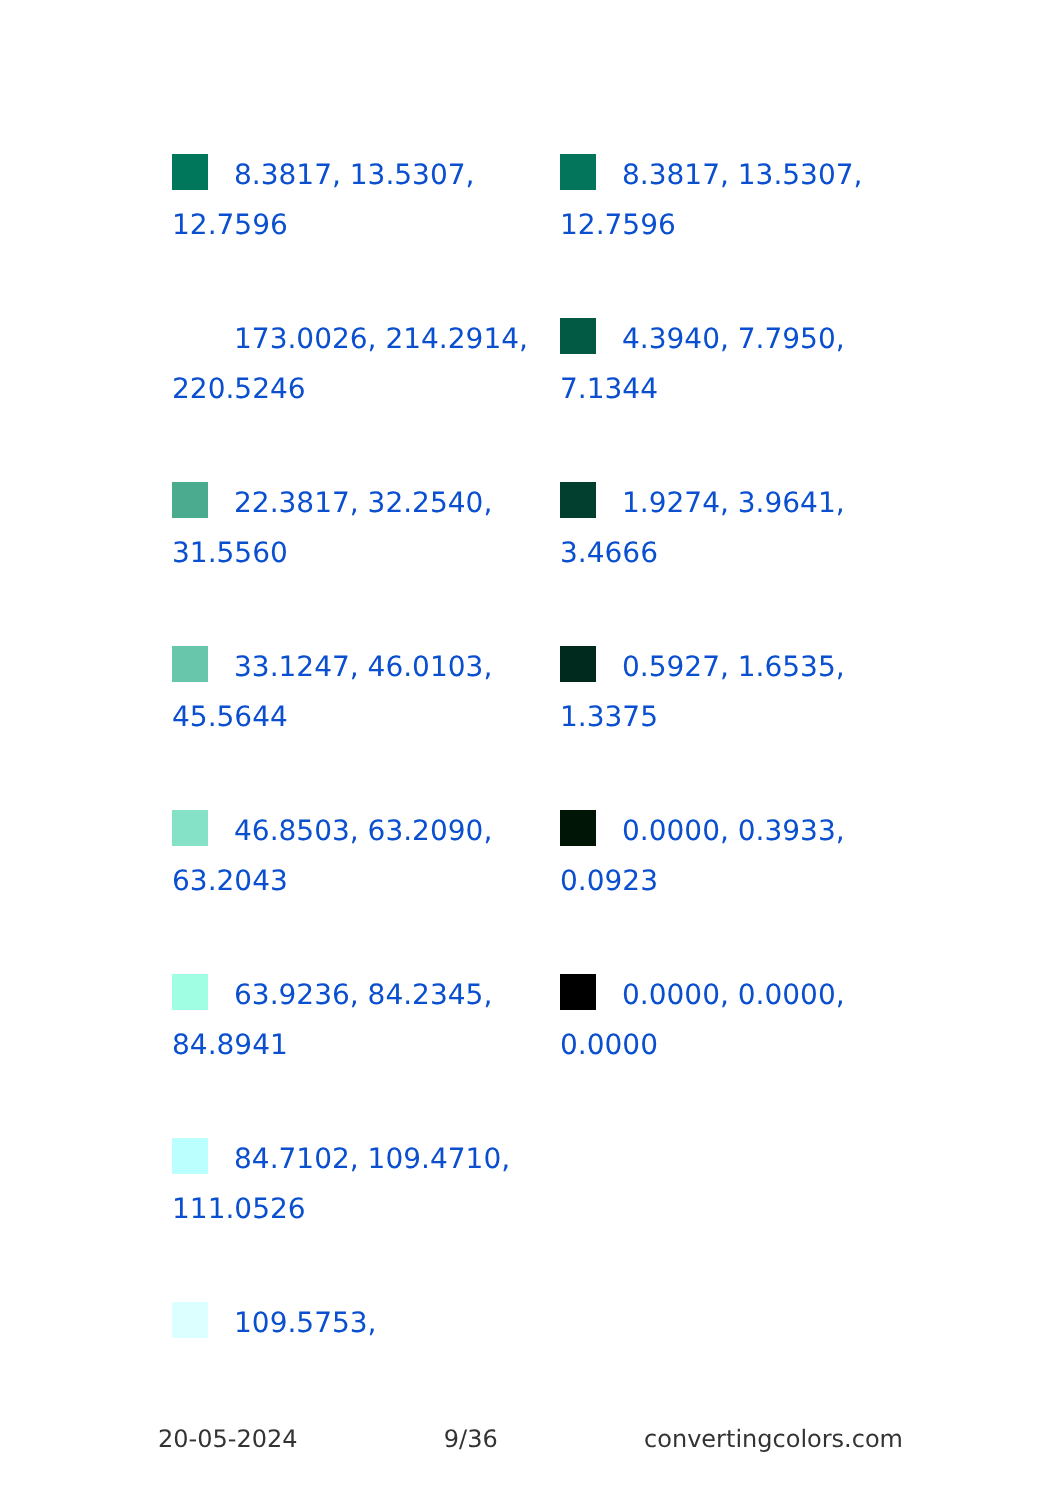8.3817, 13.5307, 12.7596
8.3817, 13.5307, 12.7596
173.0026, 214.2914, 220.5246
4.3940, 7.7950, 7.1344
22.3817, 32.2540, 31.5560
1.9274, 3.9641, 3.4666
33.1247, 46.0103, 45.5644
0.5927, 1.6535, 1.3375
46.8503, 63.2090, 63.2043
0.0000, 0.3933, 0.0923
63.9236, 84.2345, 84.8941
0.0000, 0.0000, 0.0000
84.7102, 109.4710, 111.0526
109.5753,
20-05-2024 9/36 convertingcolors.com